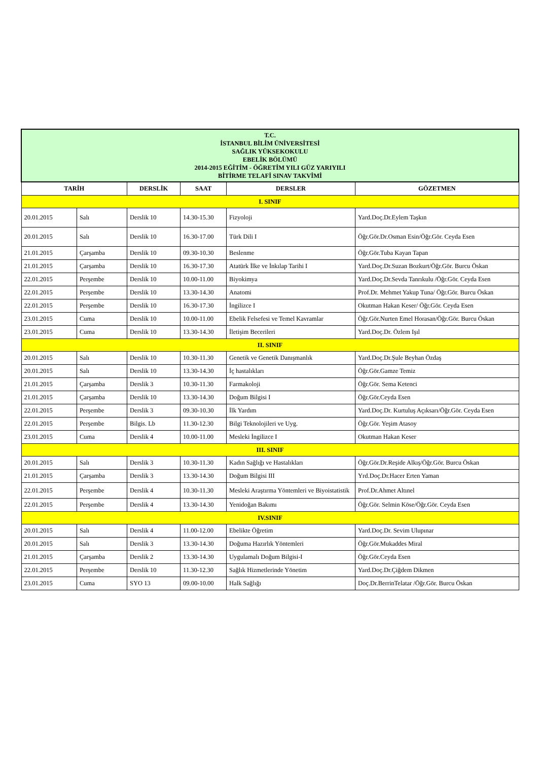| T.C. İSTANBUL BİLİM ÜNİVERSİTESİ SAĞLIK YÜKSEKOKULU EBELİK BÖLÜMÜ 2014-2015 EĞİTİM - ÖĞRETİM YILI GÜZ YARIYILI BİTİRME TELAFİ SINAV TAKVİMİ | | | | | |
| TARİH | | DERSLİK | SAAT | DERSLER | GÖZETMEN |
| I. SINIF | | | | | |
| 20.01.2015 | Salı | Derslik 10 | 14.30-15.30 | Fizyoloji | Yard.Doç.Dr.Eylem Taşkın |
| 20.01.2015 | Salı | Derslik 10 | 16.30-17.00 | Türk Dili I | Öğr.Gör.Dr.Osman Esin/Öğr.Gör. Ceyda Esen |
| 21.01.2015 | Çarşamba | Derslik 10 | 09.30-10.30 | Beslenme | Öğr.Gör.Tuba Kayan Tapan |
| 21.01.2015 | Çarşamba | Derslik 10 | 16.30-17.30 | Atatürk İlke ve İnkılap Tarihi I | Yard.Doç.Dr.Suzan Bozkurt/Öğr.Gör. Burcu Öskan |
| 22.01.2015 | Perşembe | Derslik 10 | 10.00-11.00 | Biyokimya | Yard.Doç.Dr.Sevda Tanrıkulu /Öğr.Gör. Ceyda Esen |
| 22.01.2015 | Perşembe | Derslik 10 | 13.30-14.30 | Anatomi | Prof.Dr. Mehmet Yakup Tuna/ Öğr.Gör. Burcu Öskan |
| 22.01.2015 | Perşembe | Derslik 10 | 16.30-17.30 | İngilizce I | Okutman Hakan Keser/ Öğr.Gör. Ceyda Esen |
| 23.01.2015 | Cuma | Derslik 10 | 10.00-11.00 | Ebelik Felsefesi ve Temel Kavramlar | Öğr.Gör.Nurten Emel Horasan/Öğr.Gör. Burcu Öskan |
| 23.01.2015 | Cuma | Derslik 10 | 13.30-14.30 | İletişim Becerileri | Yard.Doç.Dr. Özlem Işıl |
| II. SINIF | | | | | |
| 20.01.2015 | Salı | Derslik 10 | 10.30-11.30 | Genetik ve Genetik Danışmanlık | Yard.Doç.Dr.Şule Beyhan Özdaş |
| 20.01.2015 | Salı | Derslik 10 | 13.30-14.30 | İç hastalıkları | Öğr.Gör.Gamze Temiz |
| 21.01.2015 | Çarşamba | Derslik 3 | 10.30-11.30 | Farmakoloji | Öğr.Gör. Sema Ketenci |
| 21.01.2015 | Çarşamba | Derslik 10 | 13.30-14.30 | Doğum Bilgisi I | Öğr.Gör.Ceyda Esen |
| 22.01.2015 | Perşembe | Derslik 3 | 09.30-10.30 | İlk Yardım | Yard.Doç.Dr. Kurtuluş Açıksarı/Öğr.Gör. Ceyda Esen |
| 22.01.2015 | Perşembe | Bilgis. Lb | 11.30-12.30 | Bilgi Teknolojileri ve Uyg. | Öğr.Gör. Yeşim Atasoy |
| 23.01.2015 | Cuma | Derslik 4 | 10.00-11.00 | Mesleki İngilizce I | Okutman Hakan Keser |
| III. SINIF | | | | | |
| 20.01.2015 | Salı | Derslik 3 | 10.30-11.30 | Kadın Sağlığı ve Hastalıkları | Öğr.Gör.Dr.Reşide Alkış/Öğr.Gör. Burcu Öskan |
| 21.01.2015 | Çarşamba | Derslik 3 | 13.30-14.30 | Doğum Bilgisi III | Yrd.Doç.Dr.Hacer Erten Yaman |
| 22.01.2015 | Perşembe | Derslik 4 | 10.30-11.30 | Mesleki Araştırma Yöntemleri ve Biyoistatistik | Prof.Dr.Ahmet Altınel |
| 22.01.2015 | Perşembe | Derslik 4 | 13.30-14.30 | Yenidoğan Bakımı | Öğr.Gör. Selmin Köse/Öğr.Gör. Ceyda Esen |
| IV.SINIF | | | | | |
| 20.01.2015 | Salı | Derslik 4 | 11.00-12.00 | Ebelikte Öğretim | Yard.Doç.Dr. Sevim Ulupınar |
| 20.01.2015 | Salı | Derslik 3 | 13.30-14.30 | Doğuma Hazırlık Yöntemleri | Öğr.Gör.Mukaddes Miral |
| 21.01.2015 | Çarşamba | Derslik 2 | 13.30-14.30 | Uygulamalı Doğum Bilgisi-I | Öğr.Gör.Ceyda Esen |
| 22.01.2015 | Perşembe | Derslik 10 | 11.30-12.30 | Sağlık Hizmetlerinde Yönetim | Yard.Doç.Dr.Çiğdem Dikmen |
| 23.01.2015 | Cuma | SYO 13 | 09.00-10.00 | Halk Sağlığı | Doç.Dr.BerrinTelatar /Öğr.Gör. Burcu Öskan |